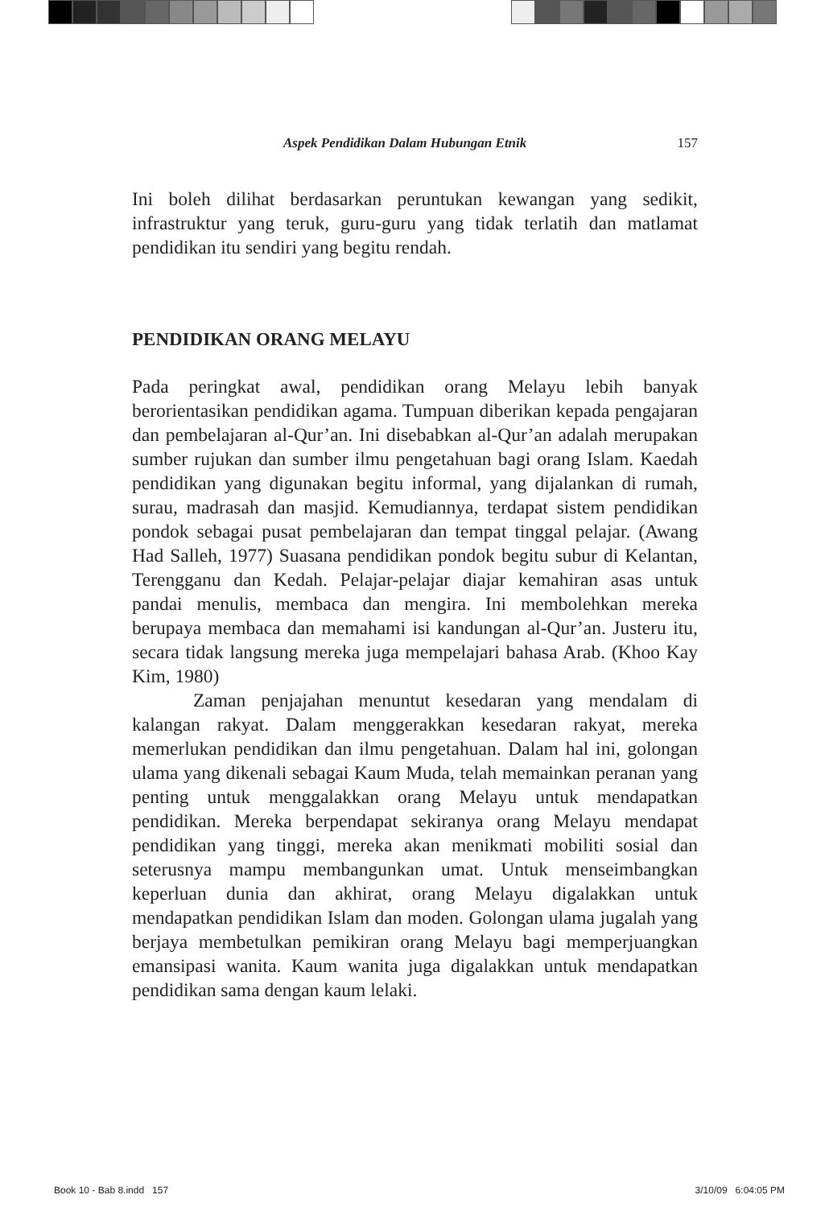Aspek Pendidikan Dalam Hubungan Etnik 157
Ini boleh dilihat berdasarkan peruntukan kewangan yang sedikit, infrastruktur yang teruk, guru-guru yang tidak terlatih dan matlamat pendidikan itu sendiri yang begitu rendah.
PENDIDIKAN ORANG MELAYU
Pada peringkat awal, pendidikan orang Melayu lebih banyak berorientasikan pendidikan agama. Tumpuan diberikan kepada pengajaran dan pembelajaran al-Qur’an. Ini disebabkan al-Qur’an adalah merupakan sumber rujukan dan sumber ilmu pengetahuan bagi orang Islam. Kaedah pendidikan yang digunakan begitu informal, yang dijalankan di rumah, surau, madrasah dan masjid. Kemudiannya, terdapat sistem pendidikan pondok sebagai pusat pembelajaran dan tempat tinggal pelajar. (Awang Had Salleh, 1977) Suasana pendidikan pondok begitu subur di Kelantan, Terengganu dan Kedah. Pelajar-pelajar diajar kemahiran asas untuk pandai menulis, membaca dan mengira. Ini membolehkan mereka berupaya membaca dan memahami isi kandungan al-Qur’an. Justeru itu, secara tidak langsung mereka juga mempelajari bahasa Arab. (Khoo Kay Kim, 1980)
Zaman penjajahan menuntut kesedaran yang mendalam di kalangan rakyat. Dalam menggerakkan kesedaran rakyat, mereka memerlukan pendidikan dan ilmu pengetahuan. Dalam hal ini, golongan ulama yang dikenali sebagai Kaum Muda, telah memainkan peranan yang penting untuk menggalakkan orang Melayu untuk mendapatkan pendidikan. Mereka berpendapat sekiranya orang Melayu mendapat pendidikan yang tinggi, mereka akan menikmati mobiliti sosial dan seterusnya mampu membangunkan umat. Untuk menseimbangkan keperluan dunia dan akhirat, orang Melayu digalakkan untuk mendapatkan pendidikan Islam dan moden. Golongan ulama jugalah yang berjaya membetulkan pemikiran orang Melayu bagi memperjuangkan emansipasi wanita. Kaum wanita juga digalakkan untuk mendapatkan pendidikan sama dengan kaum lelaki.
Book 10 - Bab 8.indd 157 3/10/09 6:04:05 PM